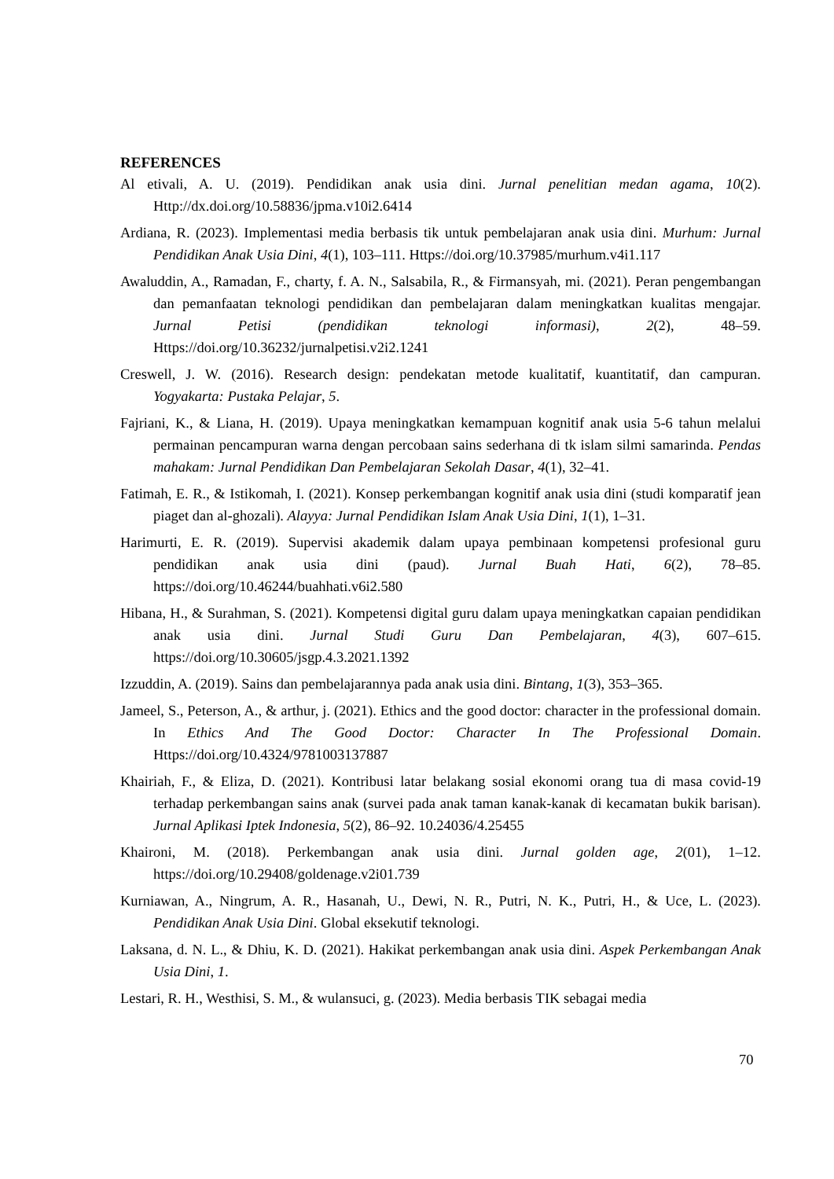REFERENCES
Al etivali, A. U. (2019). Pendidikan anak usia dini. Jurnal penelitian medan agama, 10(2). Http://dx.doi.org/10.58836/jpma.v10i2.6414
Ardiana, R. (2023). Implementasi media berbasis tik untuk pembelajaran anak usia dini. Murhum: Jurnal Pendidikan Anak Usia Dini, 4(1), 103–111. Https://doi.org/10.37985/murhum.v4i1.117
Awaluddin, A., Ramadan, F., charty, f. A. N., Salsabila, R., & Firmansyah, mi. (2021). Peran pengembangan dan pemanfaatan teknologi pendidikan dan pembelajaran dalam meningkatkan kualitas mengajar. Jurnal Petisi (pendidikan teknologi informasi), 2(2), 48–59. Https://doi.org/10.36232/jurnalpetisi.v2i2.1241
Creswell, J. W. (2016). Research design: pendekatan metode kualitatif, kuantitatif, dan campuran. Yogyakarta: Pustaka Pelajar, 5.
Fajriani, K., & Liana, H. (2019). Upaya meningkatkan kemampuan kognitif anak usia 5-6 tahun melalui permainan pencampuran warna dengan percobaan sains sederhana di tk islam silmi samarinda. Pendas mahakam: Jurnal Pendidikan Dan Pembelajaran Sekolah Dasar, 4(1), 32–41.
Fatimah, E. R., & Istikomah, I. (2021). Konsep perkembangan kognitif anak usia dini (studi komparatif jean piaget dan al-ghozali). Alayya: Jurnal Pendidikan Islam Anak Usia Dini, 1(1), 1–31.
Harimurti, E. R. (2019). Supervisi akademik dalam upaya pembinaan kompetensi profesional guru pendidikan anak usia dini (paud). Jurnal Buah Hati, 6(2), 78–85. https://doi.org/10.46244/buahhati.v6i2.580
Hibana, H., & Surahman, S. (2021). Kompetensi digital guru dalam upaya meningkatkan capaian pendidikan anak usia dini. Jurnal Studi Guru Dan Pembelajaran, 4(3), 607–615. https://doi.org/10.30605/jsgp.4.3.2021.1392
Izzuddin, A. (2019). Sains dan pembelajarannya pada anak usia dini. Bintang, 1(3), 353–365.
Jameel, S., Peterson, A., & arthur, j. (2021). Ethics and the good doctor: character in the professional domain. In Ethics And The Good Doctor: Character In The Professional Domain. Https://doi.org/10.4324/9781003137887
Khairiah, F., & Eliza, D. (2021). Kontribusi latar belakang sosial ekonomi orang tua di masa covid-19 terhadap perkembangan sains anak (survei pada anak taman kanak-kanak di kecamatan bukik barisan). Jurnal Aplikasi Iptek Indonesia, 5(2), 86–92. 10.24036/4.25455
Khaironi, M. (2018). Perkembangan anak usia dini. Jurnal golden age, 2(01), 1–12. https://doi.org/10.29408/goldenage.v2i01.739
Kurniawan, A., Ningrum, A. R., Hasanah, U., Dewi, N. R., Putri, N. K., Putri, H., & Uce, L. (2023). Pendidikan Anak Usia Dini. Global eksekutif teknologi.
Laksana, d. N. L., & Dhiu, K. D. (2021). Hakikat perkembangan anak usia dini. Aspek Perkembangan Anak Usia Dini, 1.
Lestari, R. H., Westhisi, S. M., & wulansuci, g. (2023). Media berbasis TIK sebagai media
70